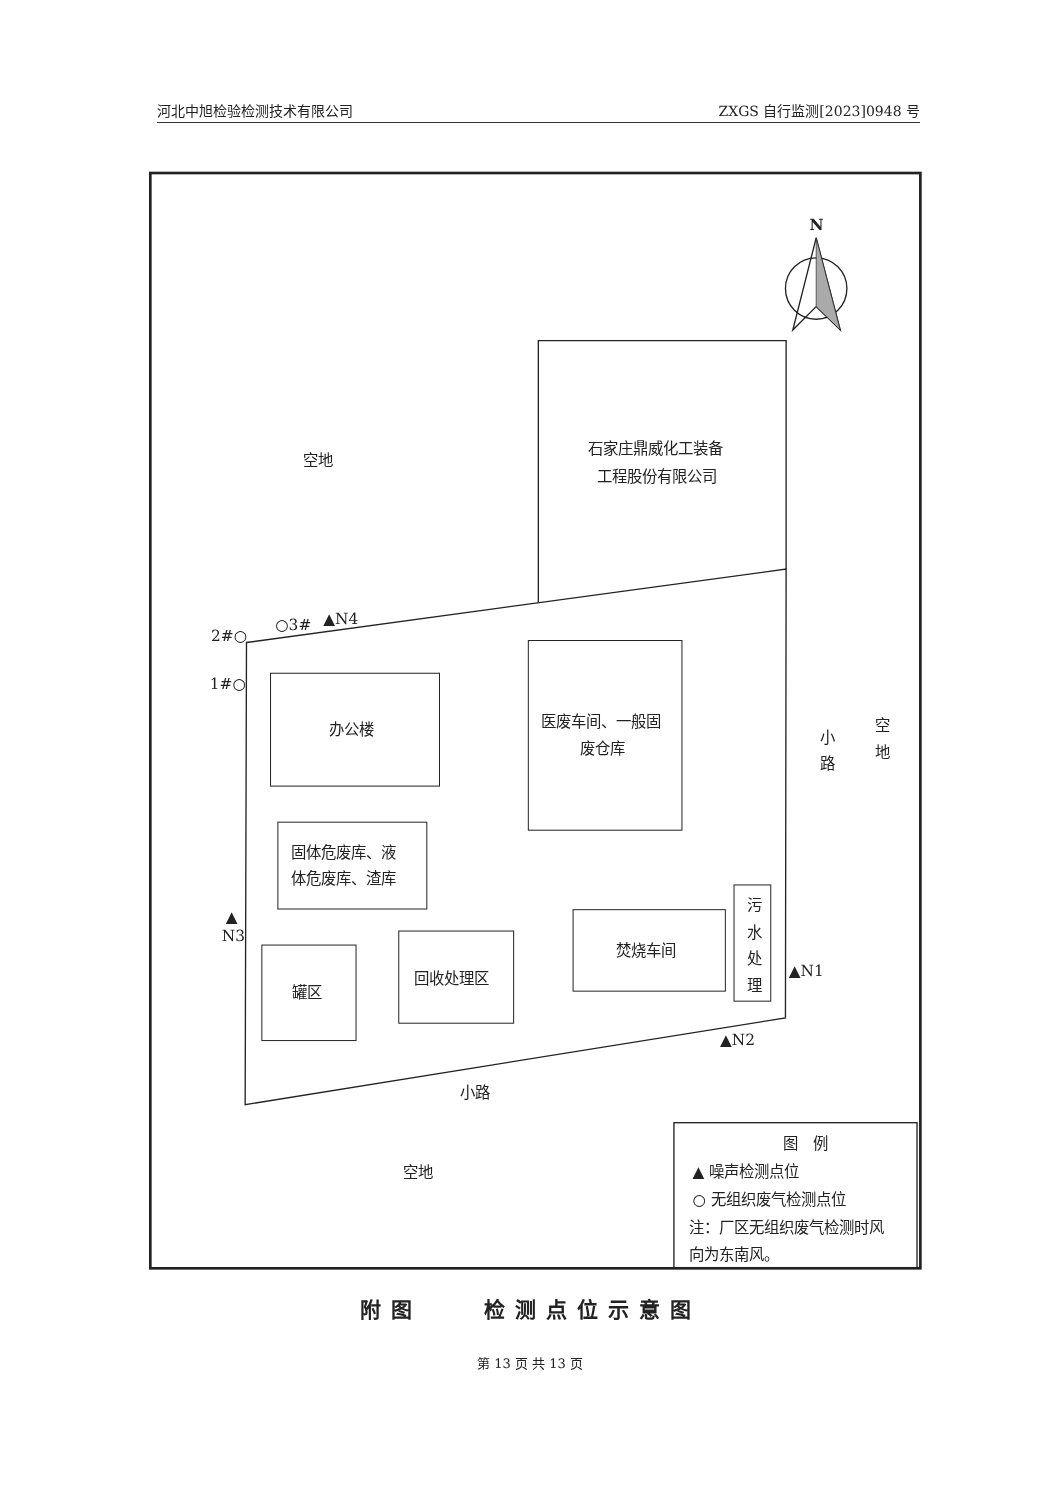河北中旭检验检测技术有限公司 ZXGS 自行监测[2023]0948 号
N
空地
石家庄鼎威化工装备
工程股份有限公司
2#○
○3#
▲N4
1#○
办公楼
医废车间、一般固
废仓库
小
路
空
地
固体危废库、液
体危废库、渣库
▲
N3
污
水
处
理
焚烧车间
▲N1
罐区
回收处理区
▲N2
小路
空地
图　例
▲ 噪声检测点位
○ 无组织废气检测点位
注：厂区无组织废气检测时风
向为东南风。
附图　　检测点位示意图
第 13 页 共 13 页